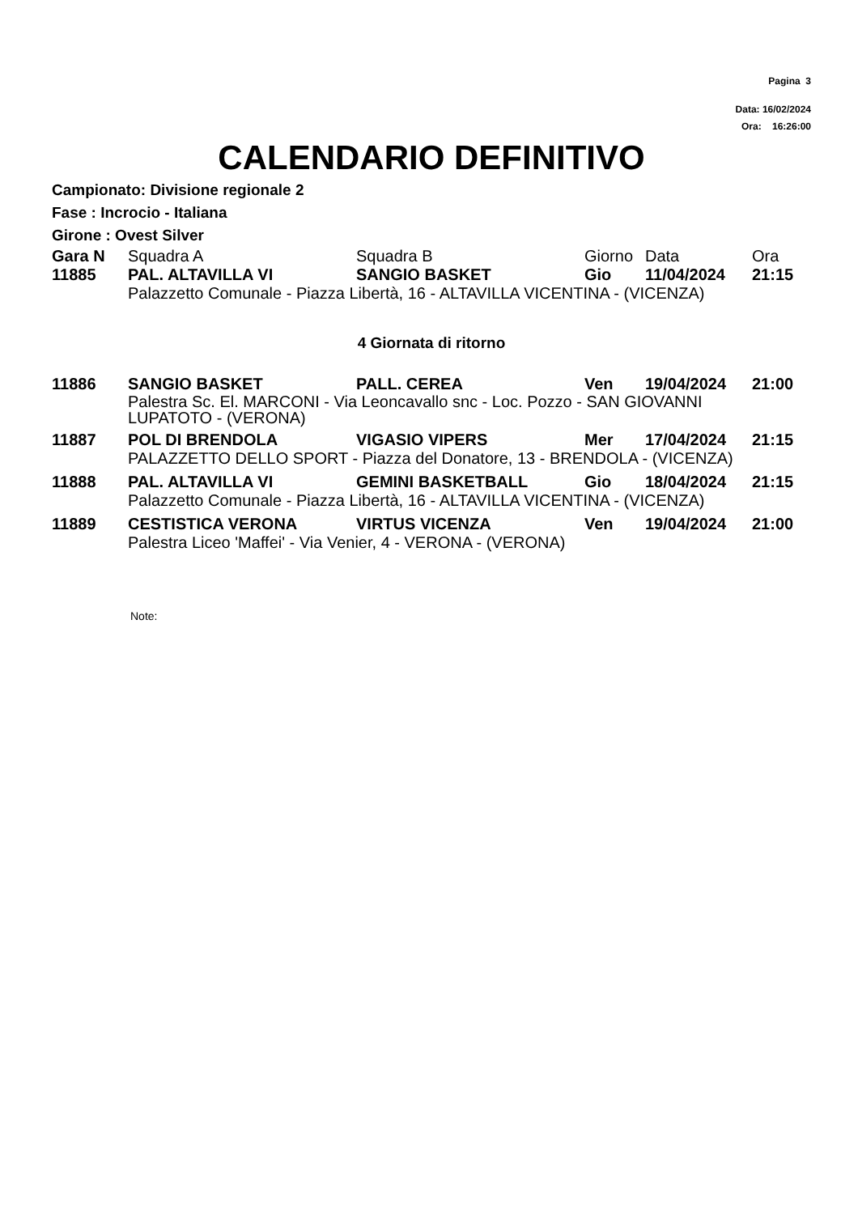Pagina 3
Data: 16/02/2024
Ora: 16:26:00
CALENDARIO DEFINITIVO
Campionato: Divisione regionale 2
Fase : Incrocio - Italiana
Girone : Ovest Silver
| Gara N | Squadra A | Squadra B | Giorno | Data | Ora |
| --- | --- | --- | --- | --- | --- |
| 11885 | PAL. ALTAVILLA VI | SANGIO BASKET | Gio | 11/04/2024 | 21:15 |
| | Palazzetto Comunale - Piazza Libertà, 16 - ALTAVILLA VICENTINA - (VICENZA) | | | | |
| 4 Giornata di ritorno | | | | | |
| 11886 | SANGIO BASKET | PALL. CEREA | Ven | 19/04/2024 | 21:00 |
| | Palestra Sc. El. MARCONI - Via Leoncavallo snc - Loc. Pozzo - SAN GIOVANNI LUPATOTO - (VERONA) | | | | |
| 11887 | POL DI BRENDOLA | VIGASIO VIPERS | Mer | 17/04/2024 | 21:15 |
| | PALAZZETTO DELLO SPORT - Piazza del Donatore, 13 - BRENDOLA - (VICENZA) | | | | |
| 11888 | PAL. ALTAVILLA VI | GEMINI BASKETBALL | Gio | 18/04/2024 | 21:15 |
| | Palazzetto Comunale - Piazza Libertà, 16 - ALTAVILLA VICENTINA - (VICENZA) | | | | |
| 11889 | CESTISTICA VERONA | VIRTUS VICENZA | Ven | 19/04/2024 | 21:00 |
| | Palestra Liceo 'Maffei' - Via Venier, 4 - VERONA - (VERONA) | | | | |
Note: